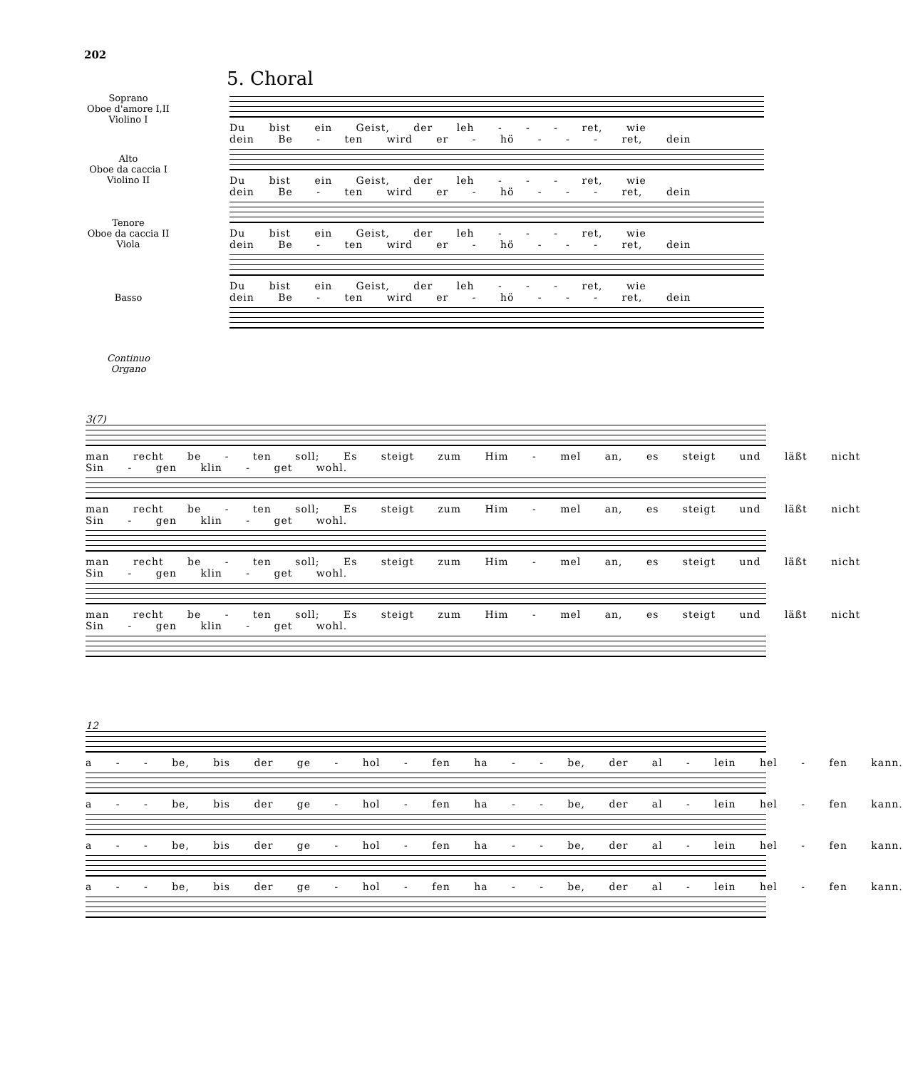202
5. Choral
Soprano
Oboe d'amore I,II
Violino I
Du bist ein Geist, der leh - - - ret, wie dein Be - ten wird er - hö - - - ret, dein
Du bist ein Geist, der leh - - - ret, wie dein Be - ten wird er - hö - - - ret, dein
Du bist ein Geist, der leh - - - ret, wie dein Be - ten wird er - hö - - - ret, dein
Du bist ein Geist, der leh - - - ret, wie dein Be - ten wird er - hö - - - ret, dein
Alto
Oboe da caccia I
Violino II
Tenore
Oboe da caccia II
Viola
Basso
Continuo
Organo
3(7)
man recht be - ten soll; Es steigt zum Him - mel an, es steigt und läßt nicht Sin - gen klin - get wohl.
man recht be - ten soll; Es steigt zum Him - mel an, es steigt und läßt nicht Sin - gen klin - get wohl.
man recht be - ten soll; Es steigt zum Him - mel an, es steigt und läßt nicht Sin - gen klin - get wohl.
man recht be - ten soll; Es steigt zum Him - mel an, es steigt und läßt nicht Sin - gen klin - get wohl.
12
a - - be, bis der ge - hol - fen ha - - be, der al - lein hel - fen kann.
a - - be, bis der ge - hol - fen ha - - be, der al - lein hel - fen kann.
a - - be, bis der ge - hol - fen ha - - be, der al - lein hel - fen kann.
a - - be, bis der ge - hol - fen ha - - be, der al - lein hel - fen kann.